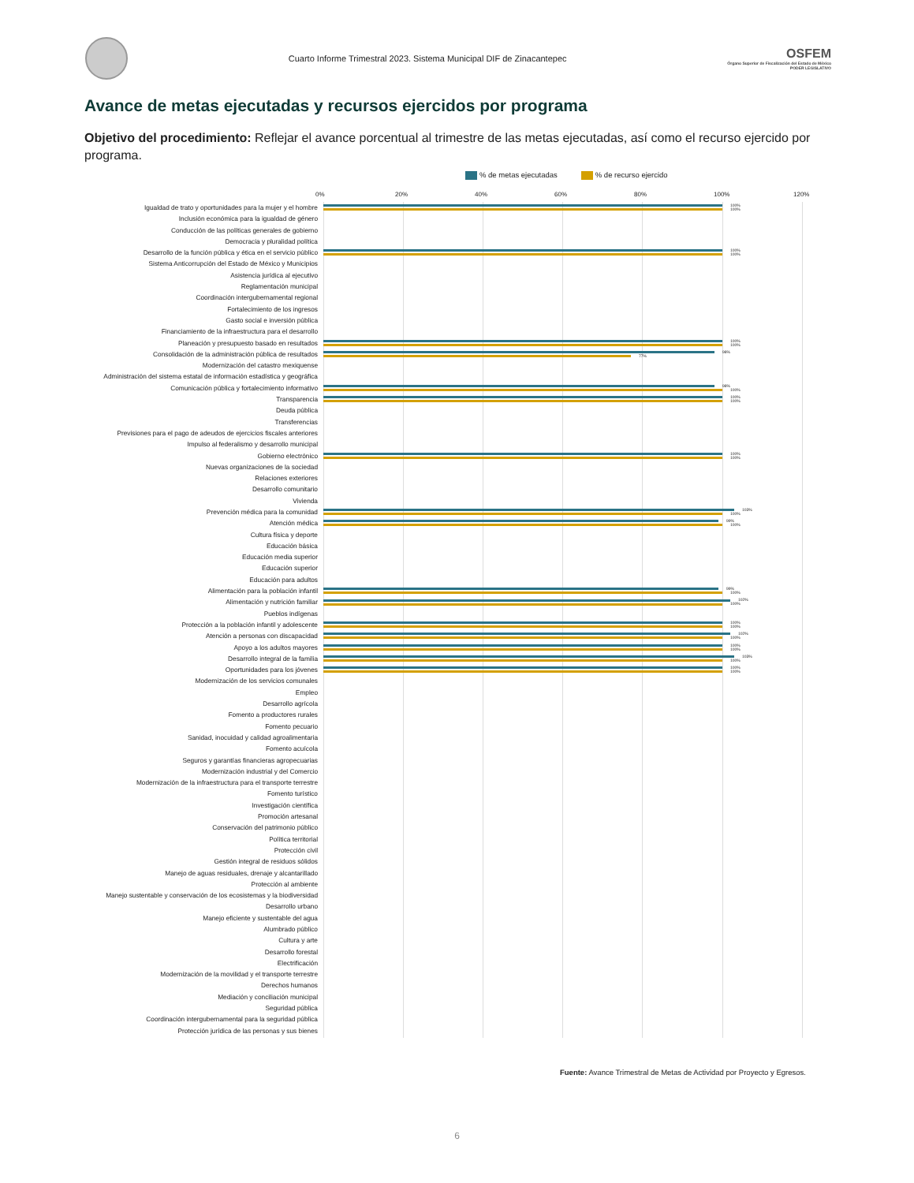Cuarto Informe Trimestral 2023. Sistema Municipal DIF de Zinacantepec
OSFEM
Órgano Superior de Fiscalización del Estado de México
PODER LEGISLATIVO
Avance de metas ejecutadas y recursos ejercidos por programa
Objetivo del procedimiento: Reflejar el avance porcentual al trimestre de las metas ejecutadas, así como el recurso ejercido por programa.
% de metas ejecutadas % de recurso ejercido
0% 20% 40% 60% 80% 100% 120%
Igualdad de trato y oportunidades para la mujer y el hombre
100%
100%
Inclusión económica para la igualdad de género
Conducción de las políticas generales de gobierno
Democracia y pluralidad política
Desarrollo de la función pública y ética en el servicio público
100%
100%
Sistema Anticorrupción del Estado de México y Municipios
Asistencia jurídica al ejecutivo
Reglamentación municipal
Coordinación intergubernamental regional
Fortalecimiento de los ingresos
Gasto social e inversión pública
Financiamiento de la infraestructura para el desarrollo
Planeación y presupuesto basado en resultados
100%
100%
Consolidación de la administración pública de resultados
98%
77%
Modernización del catastro mexiquense
Administración del sistema estatal de información estadística y geográfica
Comunicación pública y fortalecimiento informativo
98%
100%
Transparencia
100%
100%
Deuda pública
Transferencias
Previsiones para el pago de adeudos de ejercicios fiscales anteriores
Impulso al federalismo y desarrollo municipal
Gobierno electrónico
100%
100%
Nuevas organizaciones de la sociedad
Relaciones exteriores
Desarrollo comunitario
Vivienda
Prevención médica para la comunidad
103%
100%
Atención médica
99%
100%
Cultura física y deporte
Educación básica
Educación media superior
Educación superior
Educación para adultos
Alimentación para la población infantil
99%
100%
Alimentación y nutrición familiar
102%
100%
Pueblos indígenas
Protección a la población infantil y adolescente
100%
100%
Atención a personas con discapacidad
102%
100%
Apoyo a los adultos mayores
100%
100%
Desarrollo integral de la familia
103%
100%
Oportunidades para los jóvenes
100%
100%
Modernización de los servicios comunales
Empleo
Desarrollo agrícola
Fomento a productores rurales
Fomento pecuario
Sanidad, inocuidad y calidad agroalimentaria
Fomento acuícola
Seguros y garantías financieras agropecuarias
Modernización industrial y del Comercio
Modernización de la infraestructura para el transporte terrestre
Fomento turístico
Investigación científica
Promoción artesanal
Conservación del patrimonio público
Política territorial
Protección civil
Gestión integral de residuos sólidos
Manejo de aguas residuales, drenaje y alcantarillado
Protección al ambiente
Manejo sustentable y conservación de los ecosistemas y la biodiversidad
Desarrollo urbano
Manejo eficiente y sustentable del agua
Alumbrado público
Cultura y arte
Desarrollo forestal
Electrificación
Modernización de la movilidad y el transporte terrestre
Derechos humanos
Mediación y conciliación municipal
Seguridad pública
Coordinación intergubernamental para la seguridad pública
Protección jurídica de las personas y sus bienes
Fuente: Avance Trimestral de Metas de Actividad por Proyecto y Egresos.
6